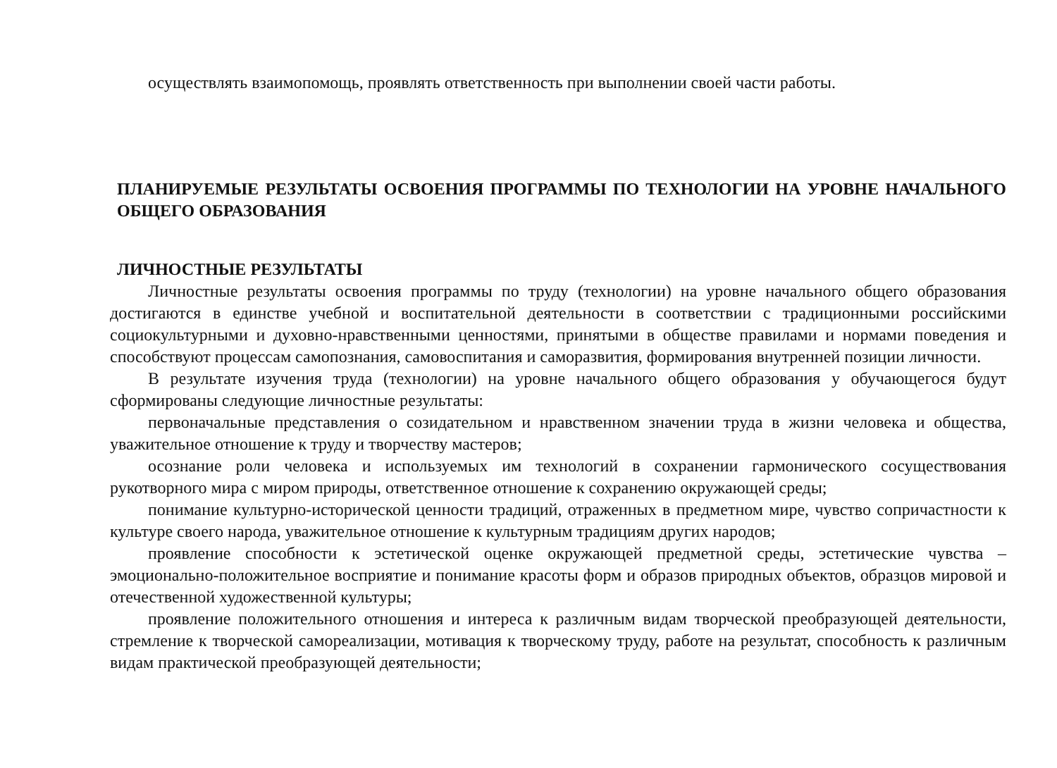осуществлять взаимопомощь, проявлять ответственность при выполнении своей части работы.
ПЛАНИРУЕМЫЕ РЕЗУЛЬТАТЫ ОСВОЕНИЯ ПРОГРАММЫ ПО ТЕХНОЛОГИИ НА УРОВНЕ НАЧАЛЬНОГО ОБЩЕГО ОБРАЗОВАНИЯ
ЛИЧНОСТНЫЕ РЕЗУЛЬТАТЫ
Личностные результаты освоения программы по труду (технологии) на уровне начального общего образования достигаются в единстве учебной и воспитательной деятельности в соответствии с традиционными российскими социокультурными и духовно-нравственными ценностями, принятыми в обществе правилами и нормами поведения и способствуют процессам самопознания, самовоспитания и саморазвития, формирования внутренней позиции личности.
В результате изучения труда (технологии) на уровне начального общего образования у обучающегося будут сформированы следующие личностные результаты:
первоначальные представления о созидательном и нравственном значении труда в жизни человека и общества, уважительное отношение к труду и творчеству мастеров;
осознание роли человека и используемых им технологий в сохранении гармонического сосуществования рукотворного мира с миром природы, ответственное отношение к сохранению окружающей среды;
понимание культурно-исторической ценности традиций, отраженных в предметном мире, чувство сопричастности к культуре своего народа, уважительное отношение к культурным традициям других народов;
проявление способности к эстетической оценке окружающей предметной среды, эстетические чувства – эмоционально-положительное восприятие и понимание красоты форм и образов природных объектов, образцов мировой и отечественной художественной культуры;
проявление положительного отношения и интереса к различным видам творческой преобразующей деятельности, стремление к творческой самореализации, мотивация к творческому труду, работе на результат, способность к различным видам практической преобразующей деятельности;